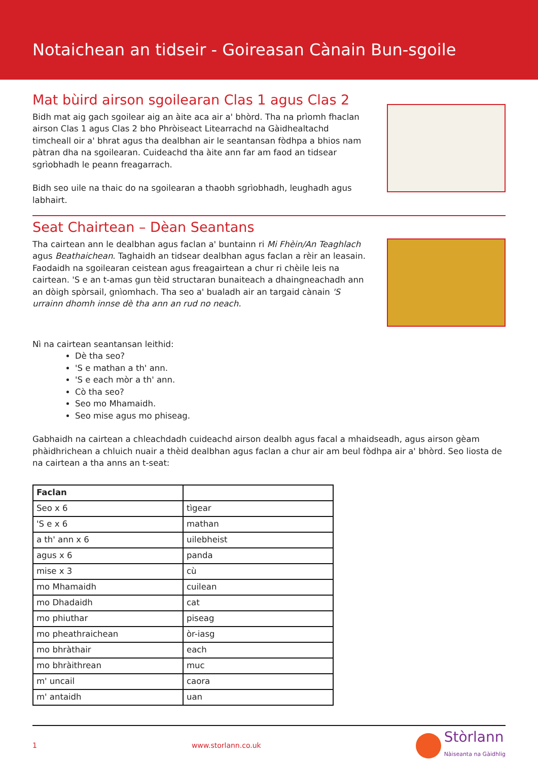Notaichean an tidseir - Goireasan Cànain Bun-sgoile
Mat bùird airson sgoilearan Clas 1 agus Clas 2
Bidh mat aig gach sgoilear aig an àite aca air a' bhòrd. Tha na prìomh fhaclan airson Clas 1 agus Clas 2 bho Phròiseact Litearrachd na Gàidhealtachd timcheall oir a' bhrat agus tha dealbhan air le seantansan fòdhpa a bhios nam pàtran dha na sgoilearan. Cuideachd tha àite ann far am faod an tidsear sgrìobhadh le peann freagarrach.
Bidh seo uile na thaic do na sgoilearan a thaobh sgrìobhadh, leughadh agus labhairt.
Seat Chairtean – Dèan Seantans
Tha cairtean ann le dealbhan agus faclan a' buntainn ri Mi Fhèin/An Teaghlach agus Beathaichean. Taghaidh an tidsear dealbhan agus faclan a rèir an leasain. Faodaidh na sgoilearan ceistean agus freagairtean a chur ri chèile leis na cairtean. 'S e an t-amas gun tèid structaran bunaiteach a dhaingneachadh ann an dòigh spòrsail, gnìomhach. Tha seo a' bualadh air an targaid cànain 'S urrainn dhomh innse dè tha ann an rud no neach.
Nì na cairtean seantansan leithid:
Dè tha seo?
'S e mathan a th' ann.
'S e each mòr a th' ann.
Cò tha seo?
Seo mo Mhamaidh.
Seo mise agus mo phiseag.
Gabhaidh na cairtean a chleachdadh cuideachd airson dealbh agus facal a mhaidseadh, agus airson gèam phàidhrichean a chluich nuair a thèid dealbhan agus faclan a chur air am beul fòdhpa air a' bhòrd. Seo liosta de na cairtean a tha anns an t-seat:
| Faclan | |
| --- | --- |
| Seo x 6 | tìgear |
| 'S e x 6 | mathan |
| a th' ann x 6 | uilebheist |
| agus x 6 | panda |
| mise x 3 | cù |
| mo Mhamaidh | cuilean |
| mo Dhadaidh | cat |
| mo phiuthar | piseag |
| mo pheathraichean | òr-iasg |
| mo bhràthair | each |
| mo bhràithrean | muc |
| m' uncail | caora |
| m' antaidh | uan |
1 www.storlann.co.uk Stòrlann
Nàiseanta na Gàidhlig